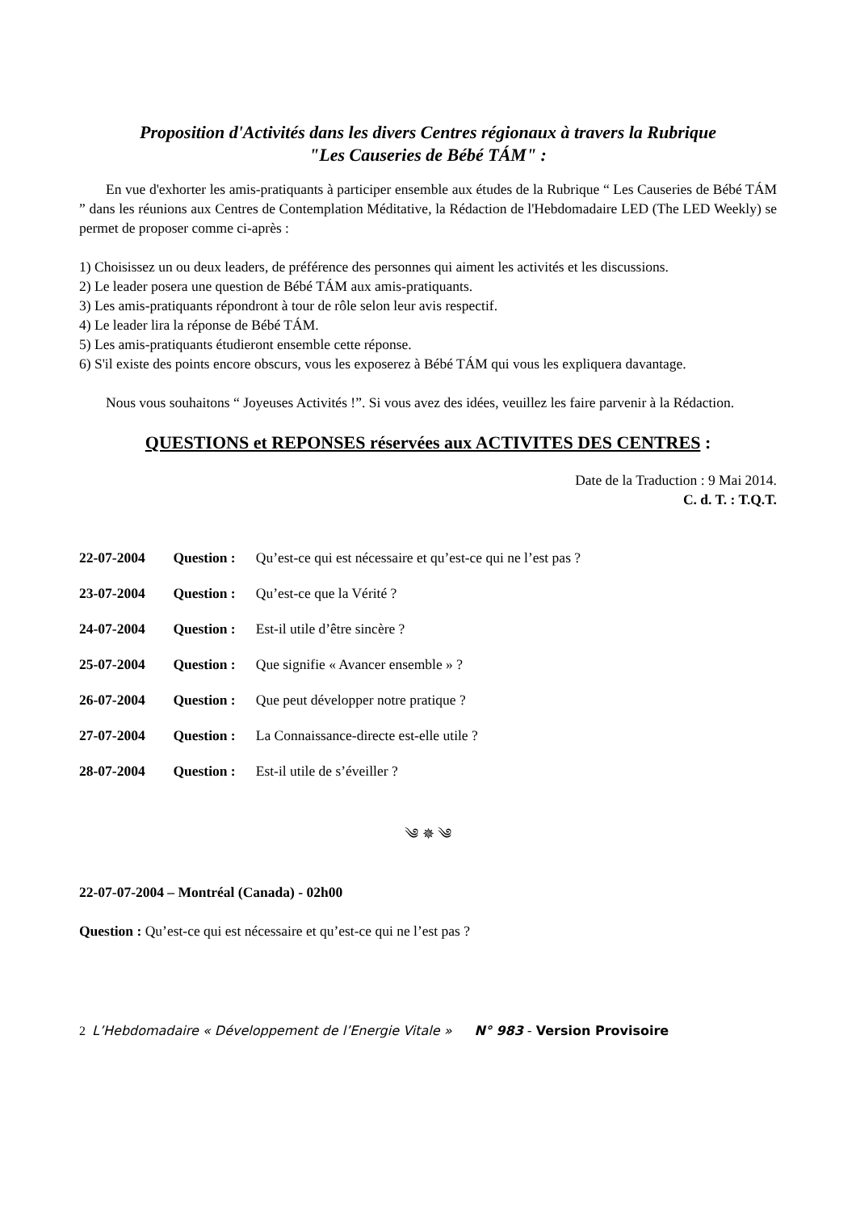Proposition d'Activités dans les divers Centres régionaux à travers la Rubrique
"Les Causeries de Bébé TÁM" :
En vue d'exhorter les amis-pratiquants à participer ensemble aux études de la Rubrique “ Les Causeries de Bébé TÁM ” dans les réunions aux Centres de Contemplation Méditative, la Rédaction de l'Hebdomadaire LED (The LED Weekly) se permet de proposer comme ci-après :
1) Choisissez un ou deux leaders, de préférence des personnes qui aiment les activités et les discussions.
2) Le leader posera une question de Bébé TÁM aux amis-pratiquants.
3) Les amis-pratiquants répondront à tour de rôle selon leur avis respectif.
4) Le leader lira la réponse de Bébé TÁM.
5) Les amis-pratiquants étudieront ensemble cette réponse.
6) S'il existe des points encore obscurs, vous les exposerez à Bébé TÁM qui vous les expliquera davantage.
Nous vous souhaitons “ Joyeuses Activités !”. Si vous avez des idées, veuillez les faire parvenir à la Rédaction.
QUESTIONS et REPONSES réservées aux ACTIVITES DES CENTRES :
Date de la Traduction : 9 Mai 2014.
C. d. T. : T.Q.T.
22-07-2004 Question : Qu’est-ce qui est nécessaire et qu’est-ce qui ne l’est pas ?
23-07-2004 Question : Qu’est-ce que la Vérité ?
24-07-2004 Question : Est-il utile d’être sincère ?
25-07-2004 Question : Que signifie « Avancer ensemble » ?
26-07-2004 Question : Que peut développer notre pratique ?
27-07-2004 Question : La Connaissance-directe est-elle utile ?
28-07-2004 Question : Est-il utile de s’éveiller ?
༄ ✵ ༄
22-07-07-2004 – Montréal (Canada) - 02h00
Question : Qu’est-ce qui est nécessaire et qu’est-ce qui ne l’est pas ?
2 L’Hebdomadaire « Développement de l’Energie Vitale » N° 983 - Version Provisoire